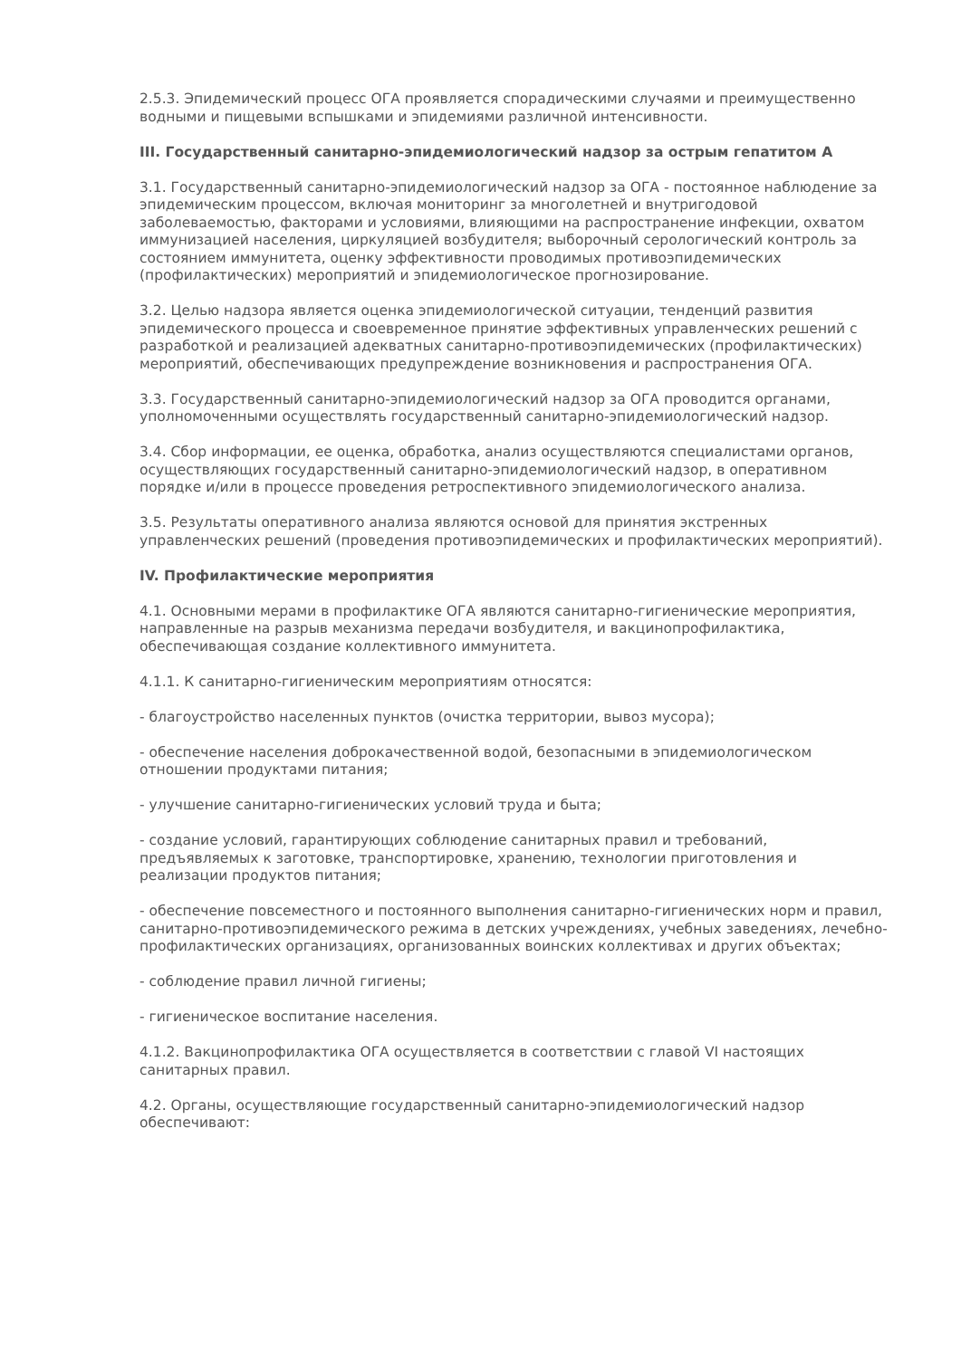2.5.3. Эпидемический процесс ОГА проявляется спорадическими случаями и преимущественно водными и пищевыми вспышками и эпидемиями различной интенсивности.
III. Государственный санитарно-эпидемиологический надзор за острым гепатитом А
3.1. Государственный санитарно-эпидемиологический надзор за ОГА - постоянное наблюдение за эпидемическим процессом, включая мониторинг за многолетней и внутригодовой заболеваемостью, факторами и условиями, влияющими на распространение инфекции, охватом иммунизацией населения, циркуляцией возбудителя; выборочный серологический контроль за состоянием иммунитета, оценку эффективности проводимых противоэпидемических (профилактических) мероприятий и эпидемиологическое прогнозирование.
3.2. Целью надзора является оценка эпидемиологической ситуации, тенденций развития эпидемического процесса и своевременное принятие эффективных управленческих решений с разработкой и реализацией адекватных санитарно-противоэпидемических (профилактических) мероприятий, обеспечивающих предупреждение возникновения и распространения ОГА.
3.3. Государственный санитарно-эпидемиологический надзор за ОГА проводится органами, уполномоченными осуществлять государственный санитарно-эпидемиологический надзор.
3.4. Сбор информации, ее оценка, обработка, анализ осуществляются специалистами органов, осуществляющих государственный санитарно-эпидемиологический надзор, в оперативном порядке и/или в процессе проведения ретроспективного эпидемиологического анализа.
3.5. Результаты оперативного анализа являются основой для принятия экстренных управленческих решений (проведения противоэпидемических и профилактических мероприятий).
IV. Профилактические мероприятия
4.1. Основными мерами в профилактике ОГА являются санитарно-гигиенические мероприятия, направленные на разрыв механизма передачи возбудителя, и вакцинопрофилактика, обеспечивающая создание коллективного иммунитета.
4.1.1. К санитарно-гигиеническим мероприятиям относятся:
- благоустройство населенных пунктов (очистка территории, вывоз мусора);
- обеспечение населения доброкачественной водой, безопасными в эпидемиологическом отношении продуктами питания;
- улучшение санитарно-гигиенических условий труда и быта;
- создание условий, гарантирующих соблюдение санитарных правил и требований, предъявляемых к заготовке, транспортировке, хранению, технологии приготовления и реализации продуктов питания;
- обеспечение повсеместного и постоянного выполнения санитарно-гигиенических норм и правил, санитарно-противоэпидемического режима в детских учреждениях, учебных заведениях, лечебно-профилактических организациях, организованных воинских коллективах и других объектах;
- соблюдение правил личной гигиены;
- гигиеническое воспитание населения.
4.1.2. Вакцинопрофилактика ОГА осуществляется в соответствии с главой VI настоящих санитарных правил.
4.2. Органы, осуществляющие государственный санитарно-эпидемиологический надзор обеспечивают: